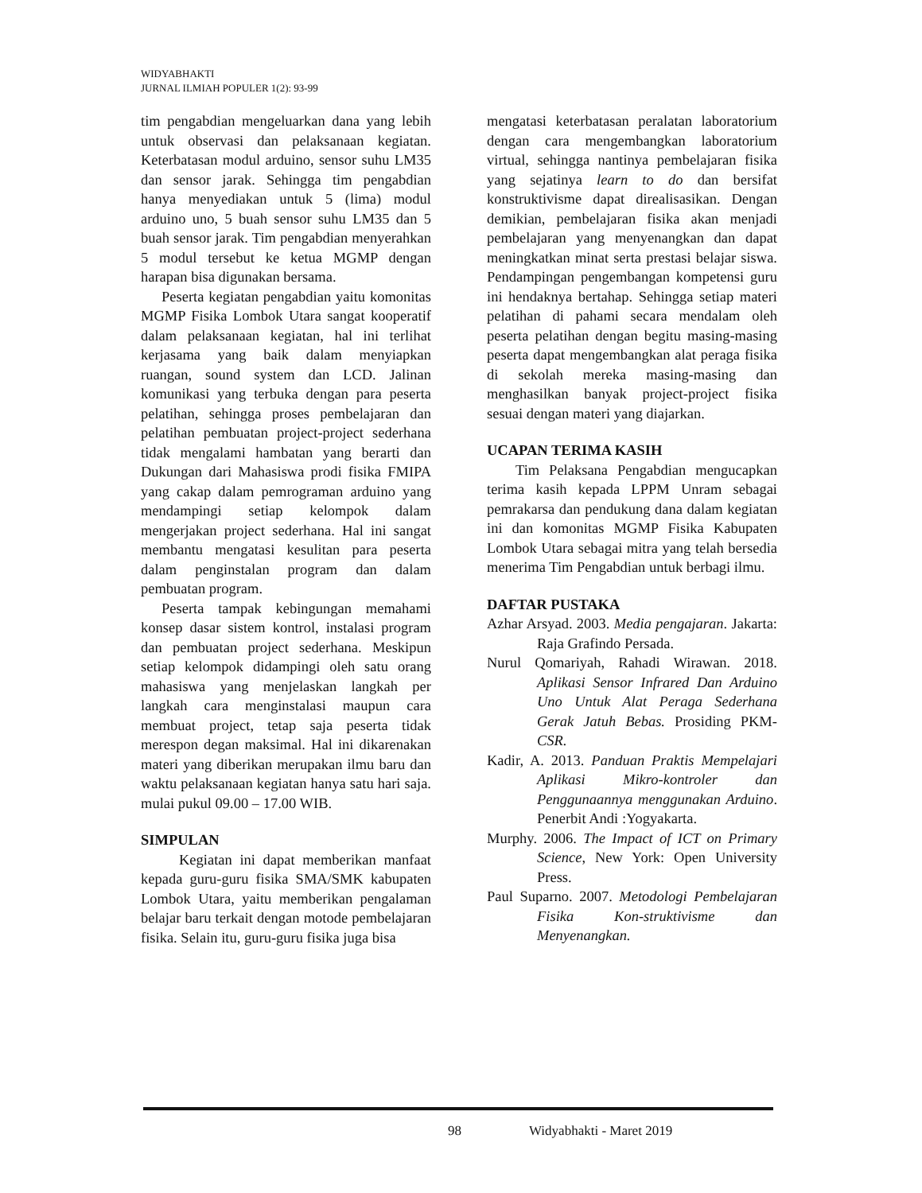WIDYABHAKTI
JURNAL ILMIAH POPULER 1(2): 93-99
tim pengabdian mengeluarkan dana yang lebih untuk observasi dan pelaksanaan kegiatan. Keterbatasan modul arduino, sensor suhu LM35 dan sensor jarak. Sehingga tim pengabdian hanya menyediakan untuk 5 (lima) modul arduino uno, 5 buah sensor suhu LM35 dan 5 buah sensor jarak. Tim pengabdian menyerahkan 5 modul tersebut ke ketua MGMP dengan harapan bisa digunakan bersama.
Peserta kegiatan pengabdian yaitu komonitas MGMP Fisika Lombok Utara sangat kooperatif dalam pelaksanaan kegiatan, hal ini terlihat kerjasama yang baik dalam menyiapkan ruangan, sound system dan LCD. Jalinan komunikasi yang terbuka dengan para peserta pelatihan, sehingga proses pembelajaran dan pelatihan pembuatan project-project sederhana tidak mengalami hambatan yang berarti dan Dukungan dari Mahasiswa prodi fisika FMIPA yang cakap dalam pemrograman arduino yang mendampingi setiap kelompok dalam mengerjakan project sederhana. Hal ini sangat membantu mengatasi kesulitan para peserta dalam penginstalan program dan dalam pembuatan program.
Peserta tampak kebingungan memahami konsep dasar sistem kontrol, instalasi program dan pembuatan project sederhana. Meskipun setiap kelompok didampingi oleh satu orang mahasiswa yang menjelaskan langkah per langkah cara menginstalasi maupun cara membuat project, tetap saja peserta tidak merespon degan maksimal. Hal ini dikarenakan materi yang diberikan merupakan ilmu baru dan waktu pelaksanaan kegiatan hanya satu hari saja. mulai pukul 09.00 – 17.00 WIB.
SIMPULAN
Kegiatan ini dapat memberikan manfaat kepada guru-guru fisika SMA/SMK kabupaten Lombok Utara, yaitu memberikan pengalaman belajar baru terkait dengan motode pembelajaran fisika. Selain itu, guru-guru fisika juga bisa
mengatasi keterbatasan peralatan laboratorium dengan cara mengembangkan laboratorium virtual, sehingga nantinya pembelajaran fisika yang sejatinya learn to do dan bersifat konstruktivisme dapat direalisasikan. Dengan demikian, pembelajaran fisika akan menjadi pembelajaran yang menyenangkan dan dapat meningkatkan minat serta prestasi belajar siswa. Pendampingan pengembangan kompetensi guru ini hendaknya bertahap. Sehingga setiap materi pelatihan di pahami secara mendalam oleh peserta pelatihan dengan begitu masing-masing peserta dapat mengembangkan alat peraga fisika di sekolah mereka masing-masing dan menghasilkan banyak project-project fisika sesuai dengan materi yang diajarkan.
UCAPAN TERIMA KASIH
Tim Pelaksana Pengabdian mengucapkan terima kasih kepada LPPM Unram sebagai pemrakarsa dan pendukung dana dalam kegiatan ini dan komonitas MGMP Fisika Kabupaten Lombok Utara sebagai mitra yang telah bersedia menerima Tim Pengabdian untuk berbagi ilmu.
DAFTAR PUSTAKA
Azhar Arsyad. 2003. Media pengajaran. Jakarta: Raja Grafindo Persada.
Nurul Qomariyah, Rahadi Wirawan. 2018. Aplikasi Sensor Infrared Dan Arduino Uno Untuk Alat Peraga Sederhana Gerak Jatuh Bebas. Prosiding PKM-CSR.
Kadir, A. 2013. Panduan Praktis Mempelajari Aplikasi Mikro-kontroler dan Penggunaannya menggunakan Arduino. Penerbit Andi :Yogyakarta.
Murphy. 2006. The Impact of ICT on Primary Science, New York: Open University Press.
Paul Suparno. 2007. Metodologi Pembelajaran Fisika Kon-struktivisme dan Menyenangkan.
98 Widyabhakti - Maret 2019